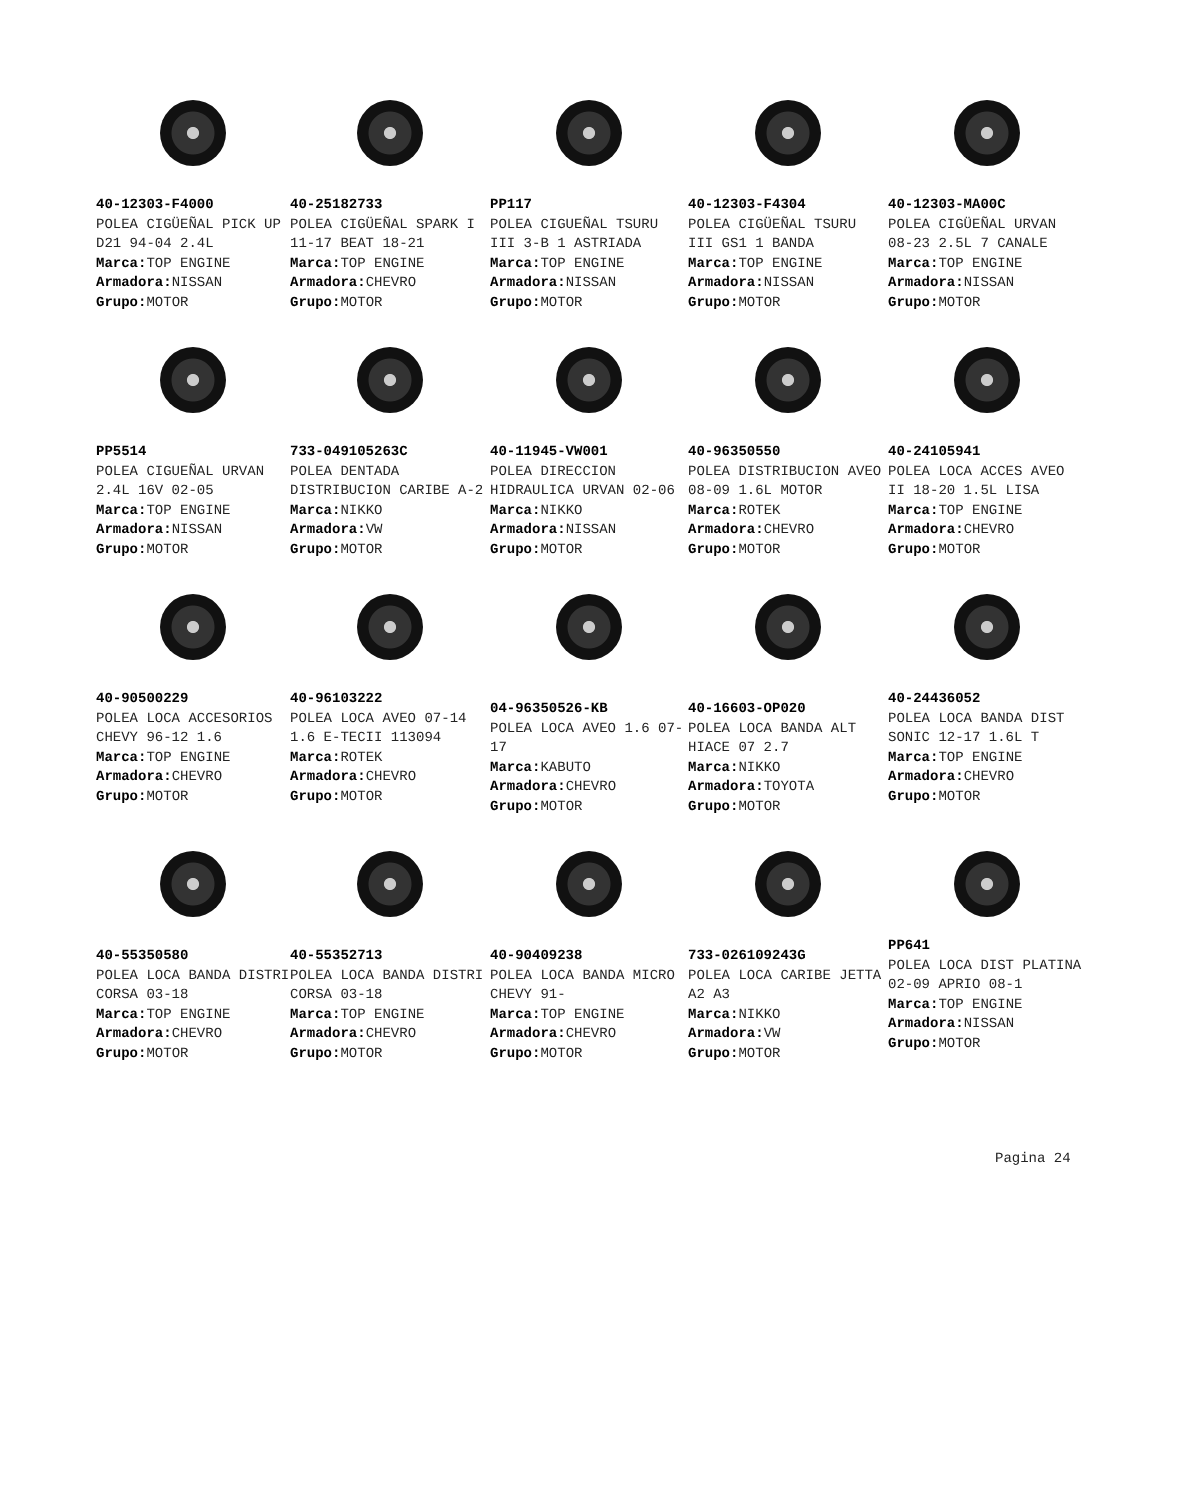40-12303-F4000
POLEA CIGÜEÑAL PICK UP D21 94-04 2.4L
Marca: TOP ENGINE
Armadora: NISSAN
Grupo: MOTOR
40-25182733
POLEA CIGÜEÑAL SPARK I 11-17 BEAT 18-21
Marca: TOP ENGINE
Armadora: CHEVRO
Grupo: MOTOR
PP117
POLEA CIGUEÑAL TSURU III 3-B 1 ASTRIADA
Marca: TOP ENGINE
Armadora: NISSAN
Grupo: MOTOR
40-12303-F4304
POLEA CIGÜEÑAL TSURU III GS1 1 BANDA
Marca: TOP ENGINE
Armadora: NISSAN
Grupo: MOTOR
40-12303-MA00C
POLEA CIGÜEÑAL URVAN 08-23 2.5L 7 CANALE
Marca: TOP ENGINE
Armadora: NISSAN
Grupo: MOTOR
PP5514
POLEA CIGUEÑAL URVAN 2.4L 16V 02-05
Marca: TOP ENGINE
Armadora: NISSAN
Grupo: MOTOR
733-049105263C
POLEA DENTADA DISTRIBUCION CARIBE A-2
Marca: NIKKO
Armadora: VW
Grupo: MOTOR
40-11945-VW001
POLEA DIRECCION HIDRAULICA URVAN 02-06
Marca: NIKKO
Armadora: NISSAN
Grupo: MOTOR
40-96350550
POLEA DISTRIBUCION AVEO 08-09 1.6L MOTOR
Marca: ROTEK
Armadora: CHEVRO
Grupo: MOTOR
40-24105941
POLEA LOCA ACCES AVEO II 18-20 1.5L LISA
Marca: TOP ENGINE
Armadora: CHEVRO
Grupo: MOTOR
40-90500229
POLEA LOCA ACCESORIOS CHEVY 96-12 1.6
Marca: TOP ENGINE
Armadora: CHEVRO
Grupo: MOTOR
40-96103222
POLEA LOCA AVEO 07-14 1.6 E-TECII 113094
Marca: ROTEK
Armadora: CHEVRO
Grupo: MOTOR
04-96350526-KB
POLEA LOCA AVEO 1.6 07-17
Marca: KABUTO
Armadora: CHEVRO
Grupo: MOTOR
40-16603-OP020
POLEA LOCA BANDA ALT HIACE 07 2.7
Marca: NIKKO
Armadora: TOYOTA
Grupo: MOTOR
40-24436052
POLEA LOCA BANDA DIST SONIC 12-17 1.6L T
Marca: TOP ENGINE
Armadora: CHEVRO
Grupo: MOTOR
40-55350580
POLEA LOCA BANDA DISTRI CORSA 03-18
Marca: TOP ENGINE
Armadora: CHEVRO
Grupo: MOTOR
40-55352713
POLEA LOCA BANDA DISTRI CORSA 03-18
Marca: TOP ENGINE
Armadora: CHEVRO
Grupo: MOTOR
40-90409238
POLEA LOCA BANDA MICRO CHEVY 91-
Marca: TOP ENGINE
Armadora: CHEVRO
Grupo: MOTOR
733-026109243G
POLEA LOCA CARIBE JETTA A2 A3
Marca: NIKKO
Armadora: VW
Grupo: MOTOR
PP641
POLEA LOCA DIST PLATINA 02-09 APRIO 08-1
Marca: TOP ENGINE
Armadora: NISSAN
Grupo: MOTOR
Pagina 24